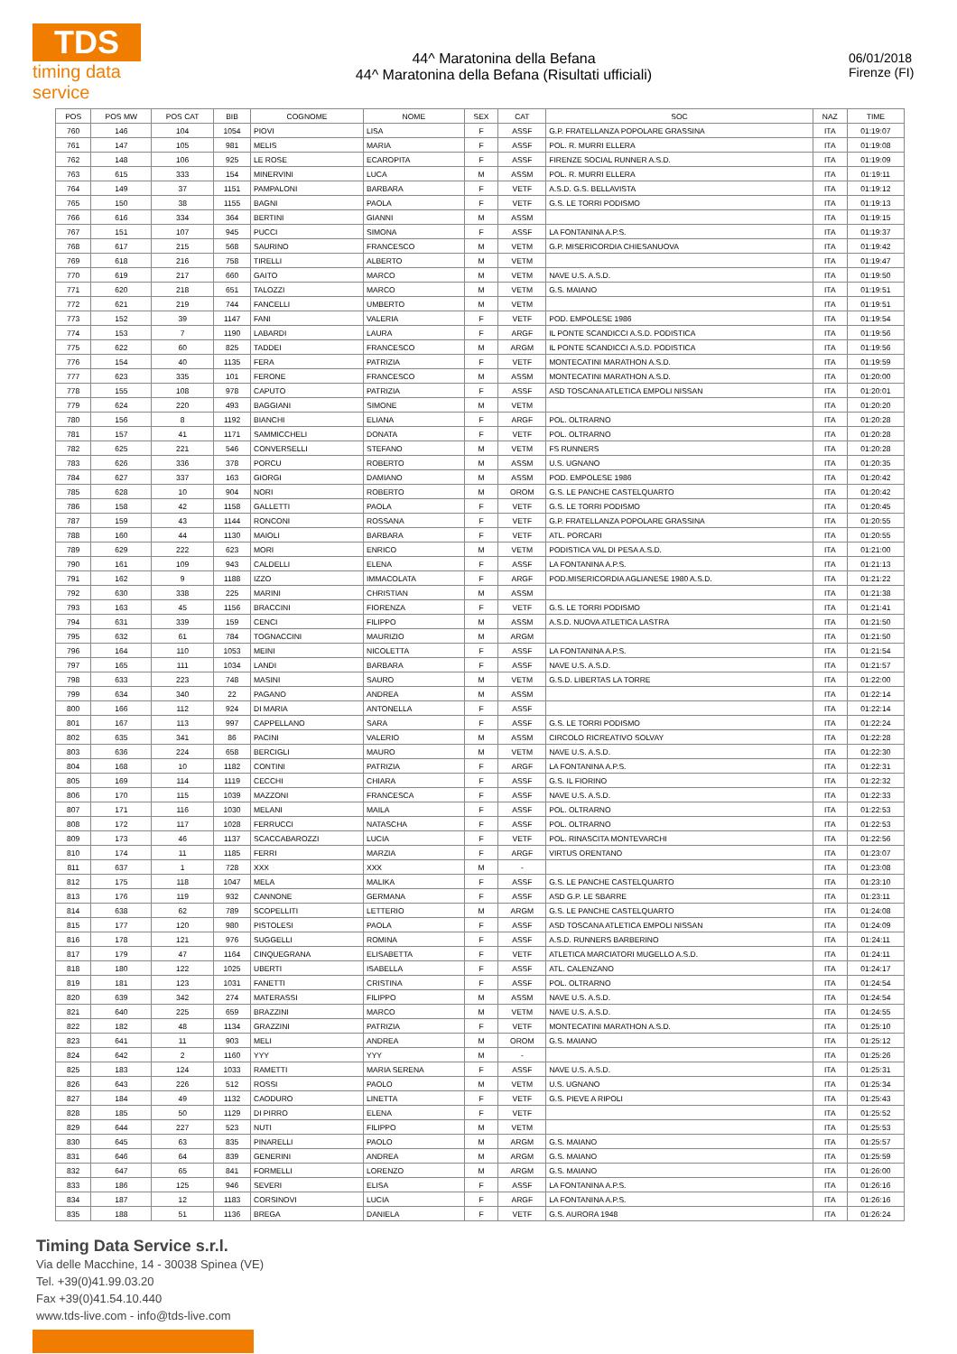TDS
timing data service
44^ Maratonina della Befana
44^ Maratonina della Befana (Risultati ufficiali)
06/01/2018
Firenze (FI)
| POS | POS MW | POS CAT | BIB | COGNOME | NOME | SEX | CAT | SOC | NAZ | TIME |
| --- | --- | --- | --- | --- | --- | --- | --- | --- | --- | --- |
| 760 | 146 | 104 | 1054 | PIOVI | LISA | F | ASSF | G.P. FRATELLANZA POPOLARE GRASSINA | ITA | 01:19:07 |
| 761 | 147 | 105 | 981 | MELIS | MARIA | F | ASSF | POL. R. MURRI ELLERA | ITA | 01:19:08 |
| 762 | 148 | 106 | 925 | LE ROSE | ECAROPITA | F | ASSF | FIRENZE SOCIAL RUNNER A.S.D. | ITA | 01:19:09 |
| 763 | 615 | 333 | 154 | MINERVINI | LUCA | M | ASSM | POL. R. MURRI ELLERA | ITA | 01:19:11 |
| 764 | 149 | 37 | 1151 | PAMPALONI | BARBARA | F | VETF | A.S.D. G.S. BELLAVISTA | ITA | 01:19:12 |
| 765 | 150 | 38 | 1155 | BAGNI | PAOLA | F | VETF | G.S. LE TORRI PODISMO | ITA | 01:19:13 |
| 766 | 616 | 334 | 364 | BERTINI | GIANNI | M | ASSM | | ITA | 01:19:15 |
| 767 | 151 | 107 | 945 | PUCCI | SIMONA | F | ASSF | LA FONTANINA A.P.S. | ITA | 01:19:37 |
| 768 | 617 | 215 | 568 | SAURINO | FRANCESCO | M | VETM | G.P. MISERICORDIA CHIESANUOVA | ITA | 01:19:42 |
| 769 | 618 | 216 | 758 | TIRELLI | ALBERTO | M | VETM | | ITA | 01:19:47 |
| 770 | 619 | 217 | 660 | GAITO | MARCO | M | VETM | NAVE U.S. A.S.D. | ITA | 01:19:50 |
| 771 | 620 | 218 | 651 | TALOZZI | MARCO | M | VETM | G.S. MAIANO | ITA | 01:19:51 |
| 772 | 621 | 219 | 744 | FANCELLI | UMBERTO | M | VETM | | ITA | 01:19:51 |
| 773 | 152 | 39 | 1147 | FANI | VALERIA | F | VETF | POD. EMPOLESE 1986 | ITA | 01:19:54 |
| 774 | 153 | 7 | 1190 | LABARDI | LAURA | F | ARGF | IL PONTE SCANDICCI A.S.D. PODISTICA | ITA | 01:19:56 |
| 775 | 622 | 60 | 825 | TADDEI | FRANCESCO | M | ARGM | IL PONTE SCANDICCI A.S.D. PODISTICA | ITA | 01:19:56 |
| 776 | 154 | 40 | 1135 | FERA | PATRIZIA | F | VETF | MONTECATINI MARATHON A.S.D. | ITA | 01:19:59 |
| 777 | 623 | 335 | 101 | FERONE | FRANCESCO | M | ASSM | MONTECATINI MARATHON A.S.D. | ITA | 01:20:00 |
| 778 | 155 | 108 | 978 | CAPUTO | PATRIZIA | F | ASSF | ASD TOSCANA ATLETICA EMPOLI NISSAN | ITA | 01:20:01 |
| 779 | 624 | 220 | 493 | BAGGIANI | SIMONE | M | VETM | | ITA | 01:20:20 |
| 780 | 156 | 8 | 1192 | BIANCHI | ELIANA | F | ARGF | POL. OLTRARNO | ITA | 01:20:28 |
| 781 | 157 | 41 | 1171 | SAMMICCHELI | DONATA | F | VETF | POL. OLTRARNO | ITA | 01:20:28 |
| 782 | 625 | 221 | 546 | CONVERSELLI | STEFANO | M | VETM | FS RUNNERS | ITA | 01:20:28 |
| 783 | 626 | 336 | 378 | PORCU | ROBERTO | M | ASSM | U.S. UGNANO | ITA | 01:20:35 |
| 784 | 627 | 337 | 163 | GIORGI | DAMIANO | M | ASSM | POD. EMPOLESE 1986 | ITA | 01:20:42 |
| 785 | 628 | 10 | 904 | NORI | ROBERTO | M | OROM | G.S. LE PANCHE CASTELQUARTO | ITA | 01:20:42 |
| 786 | 158 | 42 | 1158 | GALLETTI | PAOLA | F | VETF | G.S. LE TORRI PODISMO | ITA | 01:20:45 |
| 787 | 159 | 43 | 1144 | RONCONI | ROSSANA | F | VETF | G.P. FRATELLANZA POPOLARE GRASSINA | ITA | 01:20:55 |
| 788 | 160 | 44 | 1130 | MAIOLI | BARBARA | F | VETF | ATL. PORCARI | ITA | 01:20:55 |
| 789 | 629 | 222 | 623 | MORI | ENRICO | M | VETM | PODISTICA VAL DI PESA A.S.D. | ITA | 01:21:00 |
| 790 | 161 | 109 | 943 | CALDELLI | ELENA | F | ASSF | LA FONTANINA A.P.S. | ITA | 01:21:13 |
| 791 | 162 | 9 | 1188 | IZZO | IMMACOLATA | F | ARGF | POD.MISERICORDIA AGLIANESE 1980 A.S.D. | ITA | 01:21:22 |
| 792 | 630 | 338 | 225 | MARINI | CHRISTIAN | M | ASSM | | ITA | 01:21:38 |
| 793 | 163 | 45 | 1156 | BRACCINI | FIORENZA | F | VETF | G.S. LE TORRI PODISMO | ITA | 01:21:41 |
| 794 | 631 | 339 | 159 | CENCI | FILIPPO | M | ASSM | A.S.D. NUOVA ATLETICA LASTRA | ITA | 01:21:50 |
| 795 | 632 | 61 | 784 | TOGNACCINI | MAURIZIO | M | ARGM | | ITA | 01:21:50 |
| 796 | 164 | 110 | 1053 | MEINI | NICOLETTA | F | ASSF | LA FONTANINA A.P.S. | ITA | 01:21:54 |
| 797 | 165 | 111 | 1034 | LANDI | BARBARA | F | ASSF | NAVE U.S. A.S.D. | ITA | 01:21:57 |
| 798 | 633 | 223 | 748 | MASINI | SAURO | M | VETM | G.S.D. LIBERTAS LA TORRE | ITA | 01:22:00 |
| 799 | 634 | 340 | 22 | PAGANO | ANDREA | M | ASSM | | ITA | 01:22:14 |
| 800 | 166 | 112 | 924 | DI MARIA | ANTONELLA | F | ASSF | | ITA | 01:22:14 |
| 801 | 167 | 113 | 997 | CAPPELLANO | SARA | F | ASSF | G.S. LE TORRI PODISMO | ITA | 01:22:24 |
| 802 | 635 | 341 | 86 | PACINI | VALERIO | M | ASSM | CIRCOLO RICREATIVO SOLVAY | ITA | 01:22:28 |
| 803 | 636 | 224 | 658 | BERCIGLI | MAURO | M | VETM | NAVE U.S. A.S.D. | ITA | 01:22:30 |
| 804 | 168 | 10 | 1182 | CONTINI | PATRIZIA | F | ARGF | LA FONTANINA A.P.S. | ITA | 01:22:31 |
| 805 | 169 | 114 | 1119 | CECCHI | CHIARA | F | ASSF | G.S. IL FIORINO | ITA | 01:22:32 |
| 806 | 170 | 115 | 1039 | MAZZONI | FRANCESCA | F | ASSF | NAVE U.S. A.S.D. | ITA | 01:22:33 |
| 807 | 171 | 116 | 1030 | MELANI | MAILA | F | ASSF | POL. OLTRARNO | ITA | 01:22:53 |
| 808 | 172 | 117 | 1028 | FERRUCCI | NATASCHA | F | ASSF | POL. OLTRARNO | ITA | 01:22:53 |
| 809 | 173 | 46 | 1137 | SCACCABAROZZI | LUCIA | F | VETF | POL. RINASCITA MONTEVARCHI | ITA | 01:22:56 |
| 810 | 174 | 11 | 1185 | FERRI | MARZIA | F | ARGF | VIRTUS ORENTANO | ITA | 01:23:07 |
| 811 | 637 | 1 | 728 | XXX | XXX | M | - | | ITA | 01:23:08 |
| 812 | 175 | 118 | 1047 | MELA | MALIKA | F | ASSF | G.S. LE PANCHE CASTELQUARTO | ITA | 01:23:10 |
| 813 | 176 | 119 | 932 | CANNONE | GERMANA | F | ASSF | ASD G.P. LE SBARRE | ITA | 01:23:11 |
| 814 | 638 | 62 | 789 | SCOPELLITI | LETTERIO | M | ARGM | G.S. LE PANCHE CASTELQUARTO | ITA | 01:24:08 |
| 815 | 177 | 120 | 980 | PISTOLESI | PAOLA | F | ASSF | ASD TOSCANA ATLETICA EMPOLI NISSAN | ITA | 01:24:09 |
| 816 | 178 | 121 | 976 | SUGGELLI | ROMINA | F | ASSF | A.S.D. RUNNERS BARBERINO | ITA | 01:24:11 |
| 817 | 179 | 47 | 1164 | CINQUEGRANA | ELISABETTA | F | VETF | ATLETICA MARCIATORI MUGELLO A.S.D. | ITA | 01:24:11 |
| 818 | 180 | 122 | 1025 | UBERTI | ISABELLA | F | ASSF | ATL. CALENZANO | ITA | 01:24:17 |
| 819 | 181 | 123 | 1031 | FANETTI | CRISTINA | F | ASSF | POL. OLTRARNO | ITA | 01:24:54 |
| 820 | 639 | 342 | 274 | MATERASSI | FILIPPO | M | ASSM | NAVE U.S. A.S.D. | ITA | 01:24:54 |
| 821 | 640 | 225 | 659 | BRAZZINI | MARCO | M | VETM | NAVE U.S. A.S.D. | ITA | 01:24:55 |
| 822 | 182 | 48 | 1134 | GRAZZINI | PATRIZIA | F | VETF | MONTECATINI MARATHON A.S.D. | ITA | 01:25:10 |
| 823 | 641 | 11 | 903 | MELI | ANDREA | M | OROM | G.S. MAIANO | ITA | 01:25:12 |
| 824 | 642 | 2 | 1160 | YYY | YYY | M | - | | ITA | 01:25:26 |
| 825 | 183 | 124 | 1033 | RAMETTI | MARIA SERENA | F | ASSF | NAVE U.S. A.S.D. | ITA | 01:25:31 |
| 826 | 643 | 226 | 512 | ROSSI | PAOLO | M | VETM | U.S. UGNANO | ITA | 01:25:34 |
| 827 | 184 | 49 | 1132 | CAODURO | LINETTA | F | VETF | G.S. PIEVE A RIPOLI | ITA | 01:25:43 |
| 828 | 185 | 50 | 1129 | DI PIRRO | ELENA | F | VETF | | ITA | 01:25:52 |
| 829 | 644 | 227 | 523 | NUTI | FILIPPO | M | VETM | | ITA | 01:25:53 |
| 830 | 645 | 63 | 835 | PINARELLI | PAOLO | M | ARGM | G.S. MAIANO | ITA | 01:25:57 |
| 831 | 646 | 64 | 839 | GENERINI | ANDREA | M | ARGM | G.S. MAIANO | ITA | 01:25:59 |
| 832 | 647 | 65 | 841 | FORMELLI | LORENZO | M | ARGM | G.S. MAIANO | ITA | 01:26:00 |
| 833 | 186 | 125 | 946 | SEVERI | ELISA | F | ASSF | LA FONTANINA A.P.S. | ITA | 01:26:16 |
| 834 | 187 | 12 | 1183 | CORSINOVI | LUCIA | F | ARGF | LA FONTANINA A.P.S. | ITA | 01:26:16 |
| 835 | 188 | 51 | 1136 | BREGA | DANIELA | F | VETF | G.S. AURORA 1948 | ITA | 01:26:24 |
Timing Data Service s.r.l.
Via delle Macchine, 14 - 30038 Spinea (VE)
Tel. +39(0)41.99.03.20
Fax +39(0)41.54.10.440
www.tds-live.com - info@tds-live.com